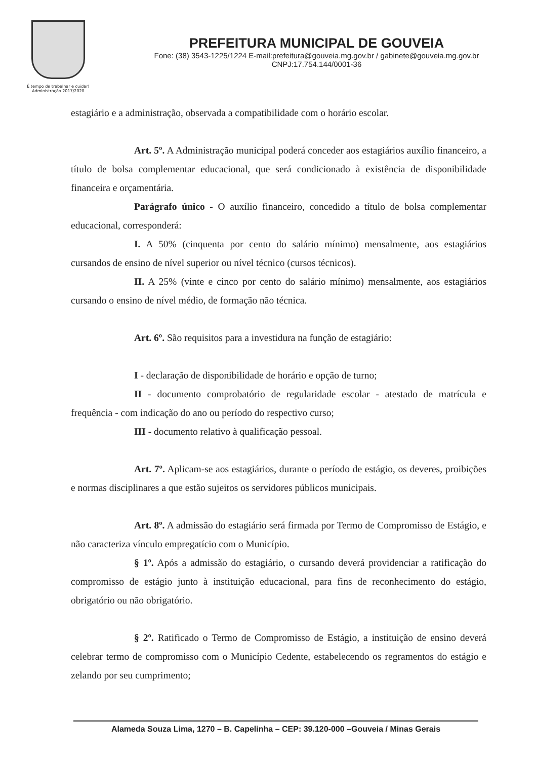É tempo de trabalhar e cuidar!
Administração 2017/2020
PREFEITURA MUNICIPAL DE GOUVEIA
Fone: (38) 3543-1225/1224 E-mail:prefeitura@gouveia.mg.gov.br / gabinete@gouveia.mg.gov.br
CNPJ:17.754.144/0001-36
estagiário e a administração, observada a compatibilidade com o horário escolar.
Art. 5º. A Administração municipal poderá conceder aos estagiários auxílio financeiro, a título de bolsa complementar educacional, que será condicionado à existência de disponibilidade financeira e orçamentária.
Parágrafo único - O auxílio financeiro, concedido a título de bolsa complementar educacional, corresponderá:
I. A 50% (cinquenta por cento do salário mínimo) mensalmente, aos estagiários cursandos de ensino de nível superior ou nível técnico (cursos técnicos).
II. A 25% (vinte e cinco por cento do salário mínimo) mensalmente, aos estagiários cursando o ensino de nível médio, de formação não técnica.
Art. 6º. São requisitos para a investidura na função de estagiário:
I - declaração de disponibilidade de horário e opção de turno;
II - documento comprobatório de regularidade escolar - atestado de matrícula e frequência - com indicação do ano ou período do respectivo curso;
III - documento relativo à qualificação pessoal.
Art. 7º. Aplicam-se aos estagiários, durante o período de estágio, os deveres, proibições e normas disciplinares a que estão sujeitos os servidores públicos municipais.
Art. 8º. A admissão do estagiário será firmada por Termo de Compromisso de Estágio, e não caracteriza vínculo empregatício com o Município.
§ 1º. Após a admissão do estagiário, o cursando deverá providenciar a ratificação do compromisso de estágio junto à instituição educacional, para fins de reconhecimento do estágio, obrigatório ou não obrigatório.
§ 2º. Ratificado o Termo de Compromisso de Estágio, a instituição de ensino deverá celebrar termo de compromisso com o Município Cedente, estabelecendo os regramentos do estágio e zelando por seu cumprimento;
Alameda Souza Lima, 1270 – B. Capelinha – CEP: 39.120-000 –Gouveia / Minas Gerais